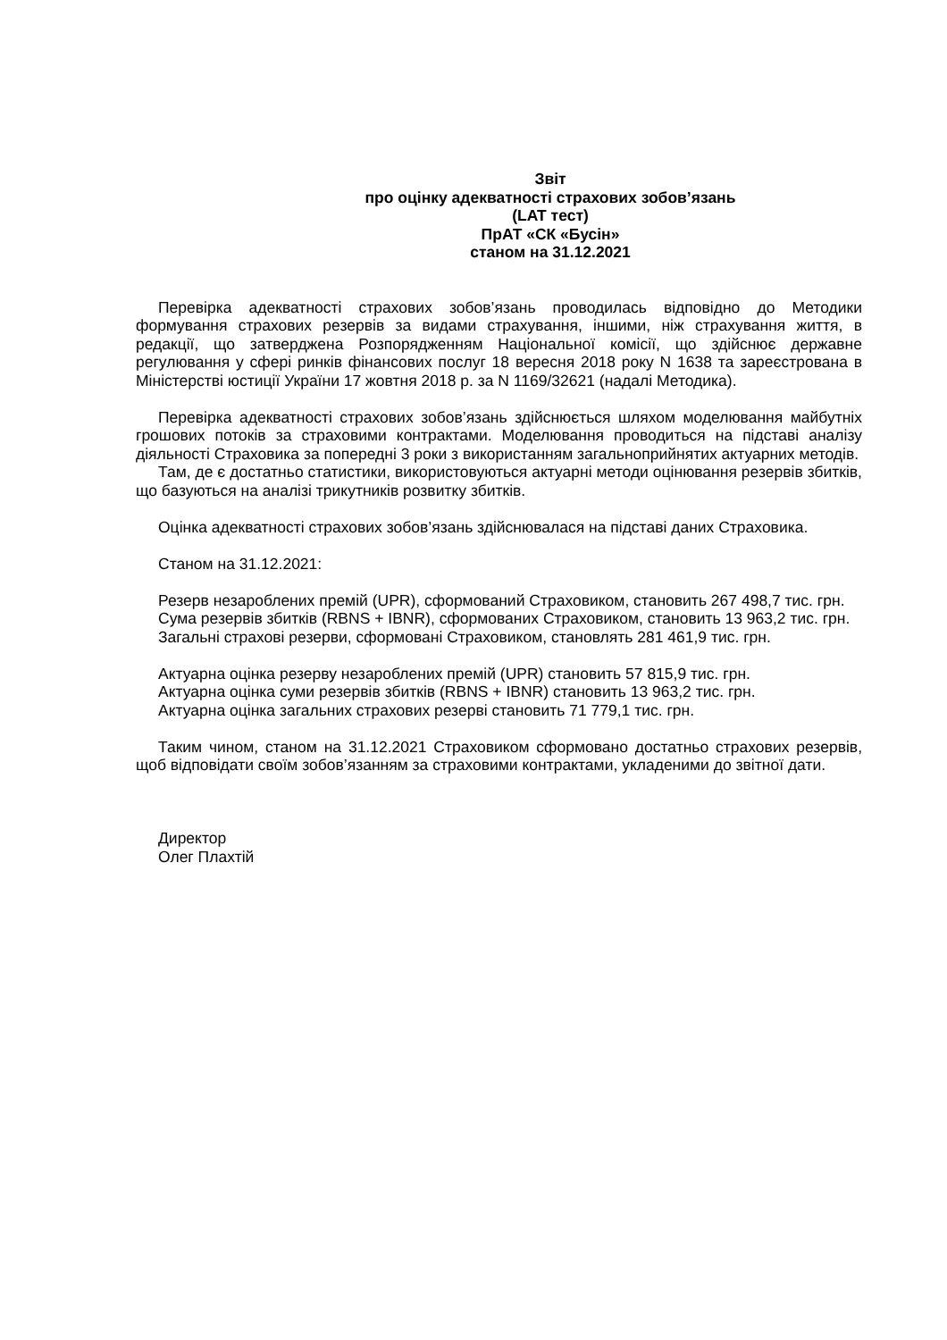Звіт
про оцінку адекватності страхових зобов’язань
(LAT тест)
ПрАТ «СК «Бусін»
станом на 31.12.2021
Перевірка адекватності страхових зобов’язань проводилась відповідно до Методики формування страхових резервів за видами страхування, іншими, ніж страхування життя, в редакції, що затверджена Розпорядженням Національної комісії, що здійснює державне регулювання у сфері ринків фінансових послуг 18 вересня 2018 року N 1638 та зареєстрована в Міністерстві юстиції України 17 жовтня 2018 р. за N 1169/32621 (надалі Методика).
Перевірка адекватності страхових зобов’язань здійснюється шляхом моделювання майбутніх грошових потоків за страховими контрактами. Моделювання проводиться на підставі аналізу діяльності Страховика за попередні 3 роки з використанням загальноприйнятих актуарних методів.
Там, де є достатньо статистики, використовуються актуарні методи оцінювання резервів збитків, що базуються на аналізі трикутників розвитку збитків.
Оцінка адекватності страхових зобов’язань здійснювалася на підставі даних Страховика.
Станом на 31.12.2021:
Резерв незароблених премій (UPR), сформований Страховиком, становить 267 498,7 тис. грн.
Сума резервів збитків (RBNS + IBNR), сформованих Страховиком, становить 13 963,2 тис. грн.
Загальні страхові резерви, сформовані Страховиком, становлять 281 461,9 тис. грн.
Актуарна оцінка резерву незароблених премій (UPR) становить 57 815,9 тис. грн.
Актуарна оцінка суми резервів збитків (RBNS + IBNR) становить 13 963,2 тис. грн.
Актуарна оцінка загальних страхових резерві становить 71 779,1 тис. грн.
Таким чином, станом на 31.12.2021 Страховиком сформовано достатньо страхових резервів, щоб відповідати своїм зобов’язанням за страховими контрактами, укладеними до звітної дати.
Директор
Олег Плахтій